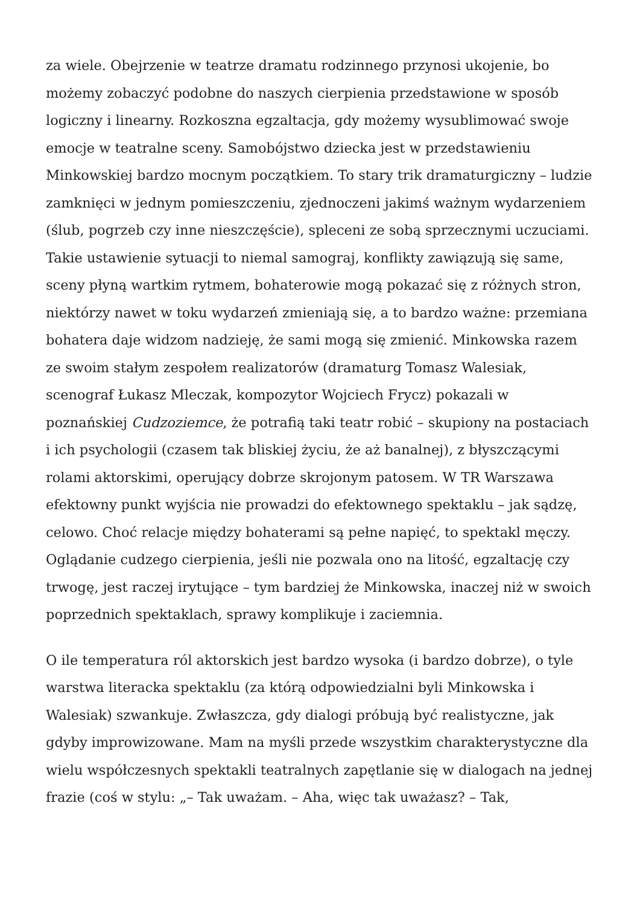za wiele. Obejrzenie w teatrze dramatu rodzinnego przynosi ukojenie, bo możemy zobaczyć podobne do naszych cierpienia przedstawione w sposób logiczny i linearny. Rozkoszna egzaltacja, gdy możemy wysublimować swoje emocje w teatralne sceny. Samobójstwo dziecka jest w przedstawieniu Minkowskiej bardzo mocnym początkiem. To stary trik dramaturgiczny – ludzie zamknięci w jednym pomieszczeniu, zjednoczeni jakimś ważnym wydarzeniem (ślub, pogrzeb czy inne nieszczęście), spleceni ze sobą sprzecznymi uczuciami. Takie ustawienie sytuacji to niemal samograj, konflikty zawiązują się same, sceny płyną wartkim rytmem, bohaterowie mogą pokazać się z różnych stron, niektórzy nawet w toku wydarzeń zmieniają się, a to bardzo ważne: przemiana bohatera daje widzom nadzieję, że sami mogą się zmienić. Minkowska razem ze swoim stałym zespołem realizatorów (dramaturg Tomasz Walesiak, scenograf Łukasz Mleczak, kompozytor Wojciech Frycz) pokazali w poznańskiej Cudzoziemce, że potrafią taki teatr robić – skupiony na postaciach i ich psychologii (czasem tak bliskiej życiu, że aż banalnej), z błyszczącymi rolami aktorskimi, operujący dobrze skrojonym patosem. W TR Warszawa efektowny punkt wyjścia nie prowadzi do efektownego spektaklu – jak sądzę, celowo. Choć relacje między bohaterami są pełne napięć, to spektakl męczy. Oglądanie cudzego cierpienia, jeśli nie pozwala ono na litość, egzaltację czy trwogę, jest raczej irytujące – tym bardziej że Minkowska, inaczej niż w swoich poprzednich spektaklach, sprawy komplikuje i zaciemnia.
O ile temperatura ról aktorskich jest bardzo wysoka (i bardzo dobrze), o tyle warstwa literacka spektaklu (za którą odpowiedzialni byli Minkowska i Walesiak) szwankuje. Zwłaszcza, gdy dialogi próbują być realistyczne, jak gdyby improwizowane. Mam na myśli przede wszystkim charakterystyczne dla wielu współczesnych spektakli teatralnych zapętlanie się w dialogach na jednej frazie (coś w stylu: „– Tak uważam. – Aha, więc tak uważasz? – Tak,